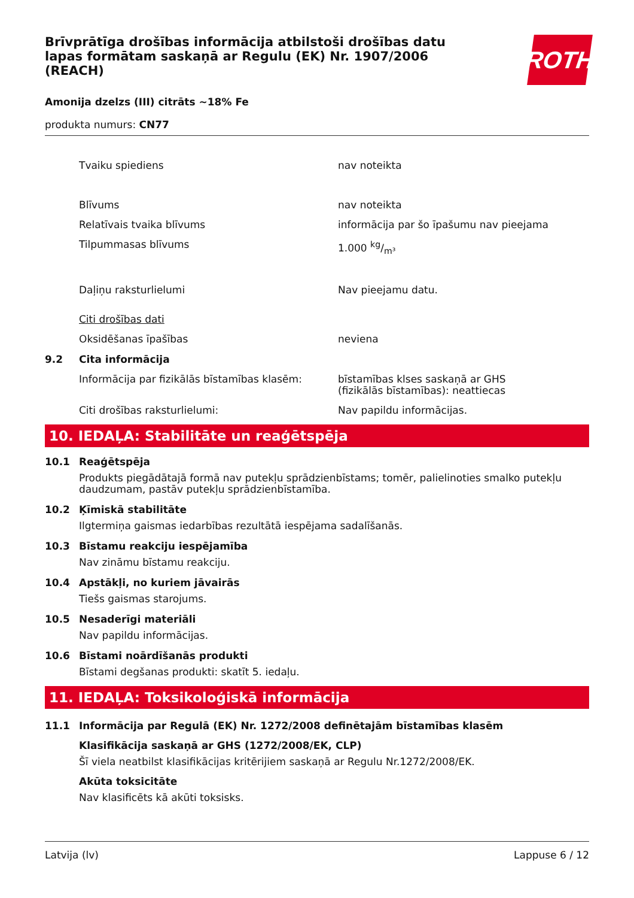Brīvprātīga drošības informācija atbilstoši drošības datu lapas formātam saskaņā ar Regulu (EK) Nr. 1907/2006 (REACH)
ROTH
Amonija dzelzs (III) citrāts ~18% Fe
produkta numurs: CN77
Tvaiku spiediens nav noteikta
Blīvums nav noteikta
Relatīvais tvaika blīvums informācija par šo īpašumu nav pieejama
Tilpummasas blīvums 1.000 kg/m³
Daļiņu raksturlielumi Nav pieejamu datu.
Citi drošības dati
Oksidēšanas īpašības neviena
9.2 Cita informācija
Informācija par fizikālās bīstamības klasēm:
bīstamības klses saskaņā ar GHS
(fizikālās bīstamības): neattiecas
Citi drošības raksturlielumi: Nav papildu informācijas.
10. IEDAĻA: Stabilitāte un reaģētspēja
10.1 Reaģētspēja
Produkts piegādātajā formā nav putekļu sprādzienbīstams; tomēr, palielinoties smalko putekļu daudzumam, pastāv putekļu sprādzienbīstamība.
10.2 Ķīmiskā stabilitāte
Ilgtermiņa gaismas iedarbības rezultātā iespējama sadalīšanās.
10.3 Bīstamu reakciju iespējamība
Nav zināmu bīstamu reakciju.
10.4 Apstākļi, no kuriem jāvairās
Tiešs gaismas starojums.
10.5 Nesaderīgi materiāli
Nav papildu informācijas.
10.6 Bīstami noārdīšanās produkti
Bīstami degšanas produkti: skatīt 5. iedaļu.
11. IEDAĻA: Toksikoloģiskā informācija
11.1 Informācija par Regulā (EK) Nr. 1272/2008 definētajām bīstamības klasēm
Klasifikācija saskaņā ar GHS (1272/2008/EK, CLP)
Šī viela neatbilst klasifikācijas kritērijiem saskaņā ar Regulu Nr.1272/2008/EK.
Akūta toksicitāte
Nav klasificēts kā akūti toksisks.
Latvija (lv) Lappuse 6 / 12